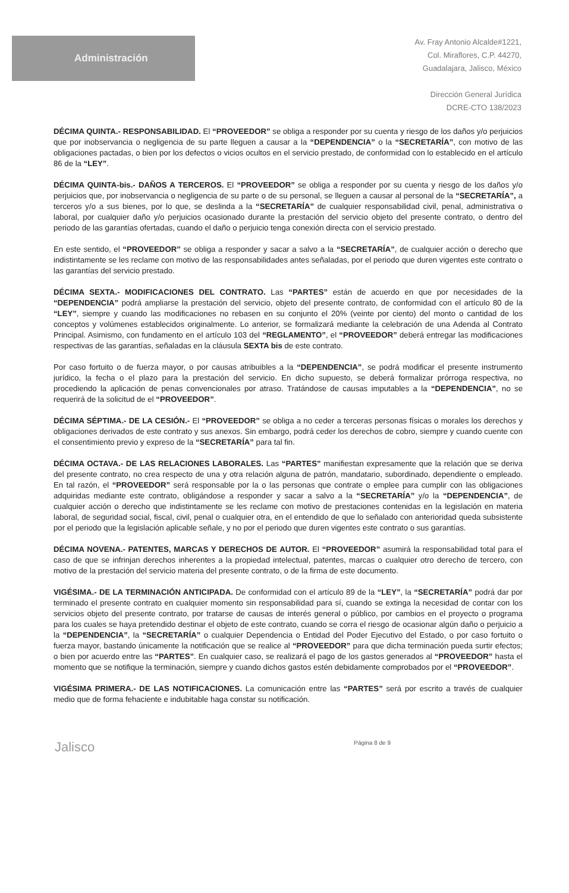Administración
Av. Fray Antonio Alcalde#1221,
Col. Miraflores, C.P. 44270,
Guadalajara, Jalisco, México
Dirección General Jurídica
DCRE-CTO 138/2023
DÉCIMA QUINTA.- RESPONSABILIDAD. El “PROVEEDOR” se obliga a responder por su cuenta y riesgo de los daños y/o perjuicios que por inobservancia o negligencia de su parte lleguen a causar a la “DEPENDENCIA” o la “SECRETARÍA”, con motivo de las obligaciones pactadas, o bien por los defectos o vicios ocultos en el servicio prestado, de conformidad con lo establecido en el artículo 86 de la “LEY”.
DÉCIMA QUINTA-bis.- DAÑOS A TERCEROS. El “PROVEEDOR” se obliga a responder por su cuenta y riesgo de los daños y/o perjuicios que, por inobservancia o negligencia de su parte o de su personal, se lleguen a causar al personal de la “SECRETARÍA”, a terceros y/o a sus bienes, por lo que, se deslinda a la “SECRETARÍA” de cualquier responsabilidad civil, penal, administrativa o laboral, por cualquier daño y/o perjuicios ocasionado durante la prestación del servicio objeto del presente contrato, o dentro del periodo de las garantías ofertadas, cuando el daño o perjuicio tenga conexión directa con el servicio prestado.
En este sentido, el “PROVEEDOR” se obliga a responder y sacar a salvo a la “SECRETARÍA”, de cualquier acción o derecho que indistintamente se les reclame con motivo de las responsabilidades antes señaladas, por el periodo que duren vigentes este contrato o las garantías del servicio prestado.
DÉCIMA SEXTA.- MODIFICACIONES DEL CONTRATO. Las “PARTES” están de acuerdo en que por necesidades de la “DEPENDENCIA” podrá ampliarse la prestación del servicio, objeto del presente contrato, de conformidad con el artículo 80 de la “LEY”, siempre y cuando las modificaciones no rebasen en su conjunto el 20% (veinte por ciento) del monto o cantidad de los conceptos y volúmenes establecidos originalmente. Lo anterior, se formalizará mediante la celebración de una Adenda al Contrato Principal. Asimismo, con fundamento en el artículo 103 del “REGLAMENTO”, el “PROVEEDOR” deberá entregar las modificaciones respectivas de las garantías, señaladas en la cláusula SEXTA bis de este contrato.
Por caso fortuito o de fuerza mayor, o por causas atribuibles a la “DEPENDENCIA”, se podrá modificar el presente instrumento jurídico, la fecha o el plazo para la prestación del servicio. En dicho supuesto, se deberá formalizar prórroga respectiva, no procediendo la aplicación de penas convencionales por atraso. Tratándose de causas imputables a la “DEPENDENCIA”, no se requerirá de la solicitud de el “PROVEEDOR”.
DÉCIMA SÉPTIMA.- DE LA CESIÓN.- El “PROVEEDOR” se obliga a no ceder a terceras personas físicas o morales los derechos y obligaciones derivados de este contrato y sus anexos. Sin embargo, podrá ceder los derechos de cobro, siempre y cuando cuente con el consentimiento previo y expreso de la “SECRETARÍA” para tal fin.
DÉCIMA OCTAVA.- DE LAS RELACIONES LABORALES. Las “PARTES” manifiestan expresamente que la relación que se deriva del presente contrato, no crea respecto de una y otra relación alguna de patrón, mandatario, subordinado, dependiente o empleado. En tal razón, el “PROVEEDOR” será responsable por la o las personas que contrate o emplee para cumplir con las obligaciones adquiridas mediante este contrato, obligándose a responder y sacar a salvo a la “SECRETARÍA” y/o la “DEPENDENCIA”, de cualquier acción o derecho que indistintamente se les reclame con motivo de prestaciones contenidas en la legislación en materia laboral, de seguridad social, fiscal, civil, penal o cualquier otra, en el entendido de que lo señalado con anterioridad queda subsistente por el periodo que la legislación aplicable señale, y no por el periodo que duren vigentes este contrato o sus garantías.
DÉCIMA NOVENA.- PATENTES, MARCAS Y DERECHOS DE AUTOR. El “PROVEEDOR” asumirá la responsabilidad total para el caso de que se infrinjan derechos inherentes a la propiedad intelectual, patentes, marcas o cualquier otro derecho de tercero, con motivo de la prestación del servicio materia del presente contrato, o de la firma de este documento.
VIGÉSIMA.- DE LA TERMINACIÓN ANTICIPADA. De conformidad con el artículo 89 de la “LEY”, la “SECRETARÍA” podrá dar por terminado el presente contrato en cualquier momento sin responsabilidad para sí, cuando se extinga la necesidad de contar con los servicios objeto del presente contrato, por tratarse de causas de interés general o público, por cambios en el proyecto o programa para los cuales se haya pretendido destinar el objeto de este contrato, cuando se corra el riesgo de ocasionar algún daño o perjuicio a la “DEPENDENCIA”, la “SECRETARÍA” o cualquier Dependencia o Entidad del Poder Ejecutivo del Estado, o por caso fortuito o fuerza mayor, bastando únicamente la notificación que se realice al “PROVEEDOR” para que dicha terminación pueda surtir efectos; o bien por acuerdo entre las “PARTES”. En cualquier caso, se realizará el pago de los gastos generados al “PROVEEDOR” hasta el momento que se notifique la terminación, siempre y cuando dichos gastos estén debidamente comprobados por el “PROVEEDOR”.
VIGÉSIMA PRIMERA.- DE LAS NOTIFICACIONES. La comunicación entre las “PARTES” será por escrito a través de cualquier medio que de forma fehaciente e indubitable haga constar su notificación.
Jalisco Página 8 de 9